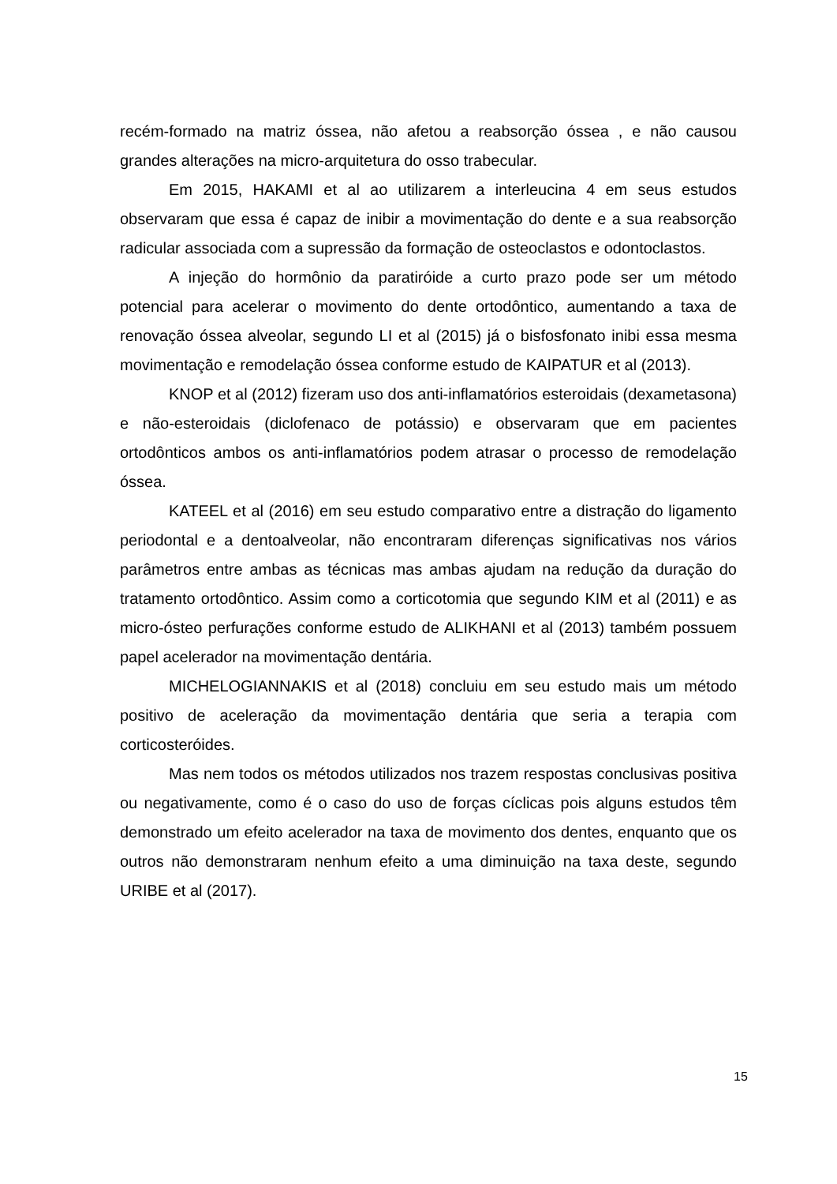recém-formado na matriz óssea, não afetou a reabsorção óssea , e não causou grandes alterações na micro-arquitetura do osso trabecular.
Em 2015, HAKAMI et al ao utilizarem a interleucina 4 em seus estudos observaram que essa é capaz de inibir a movimentação do dente e a sua reabsorção radicular associada com a supressão da formação de osteoclastos e odontoclastos.
A injeção do hormônio da paratiróide a curto prazo pode ser um método potencial para acelerar o movimento do dente ortodôntico, aumentando a taxa de renovação óssea alveolar, segundo LI et al (2015) já o bisfosfonato inibi essa mesma movimentação e remodelação óssea conforme estudo de KAIPATUR et al (2013).
KNOP et al (2012) fizeram uso dos anti-inflamatórios esteroidais (dexametasona) e não-esteroidais (diclofenaco de potássio) e observaram que em pacientes ortodônticos ambos os anti-inflamatórios podem atrasar o processo de remodelação óssea.
KATEEL et al (2016) em seu estudo comparativo entre a distração do ligamento periodontal e a dentoalveolar, não encontraram diferenças significativas nos vários parâmetros entre ambas as técnicas mas ambas ajudam na redução da duração do tratamento ortodôntico. Assim como a corticotomia que segundo KIM et al (2011) e as micro-ósteo perfurações conforme estudo de ALIKHANI et al (2013) também possuem papel acelerador na movimentação dentária.
MICHELOGIANNAKIS et al (2018) concluiu em seu estudo mais um método positivo de aceleração da movimentação dentária que seria a terapia com corticosteróides.
Mas nem todos os métodos utilizados nos trazem respostas conclusivas positiva ou negativamente, como é o caso do uso de forças cíclicas pois alguns estudos têm demonstrado um efeito acelerador na taxa de movimento dos dentes, enquanto que os outros não demonstraram nenhum efeito a uma diminuição na taxa deste, segundo URIBE et al (2017).
15